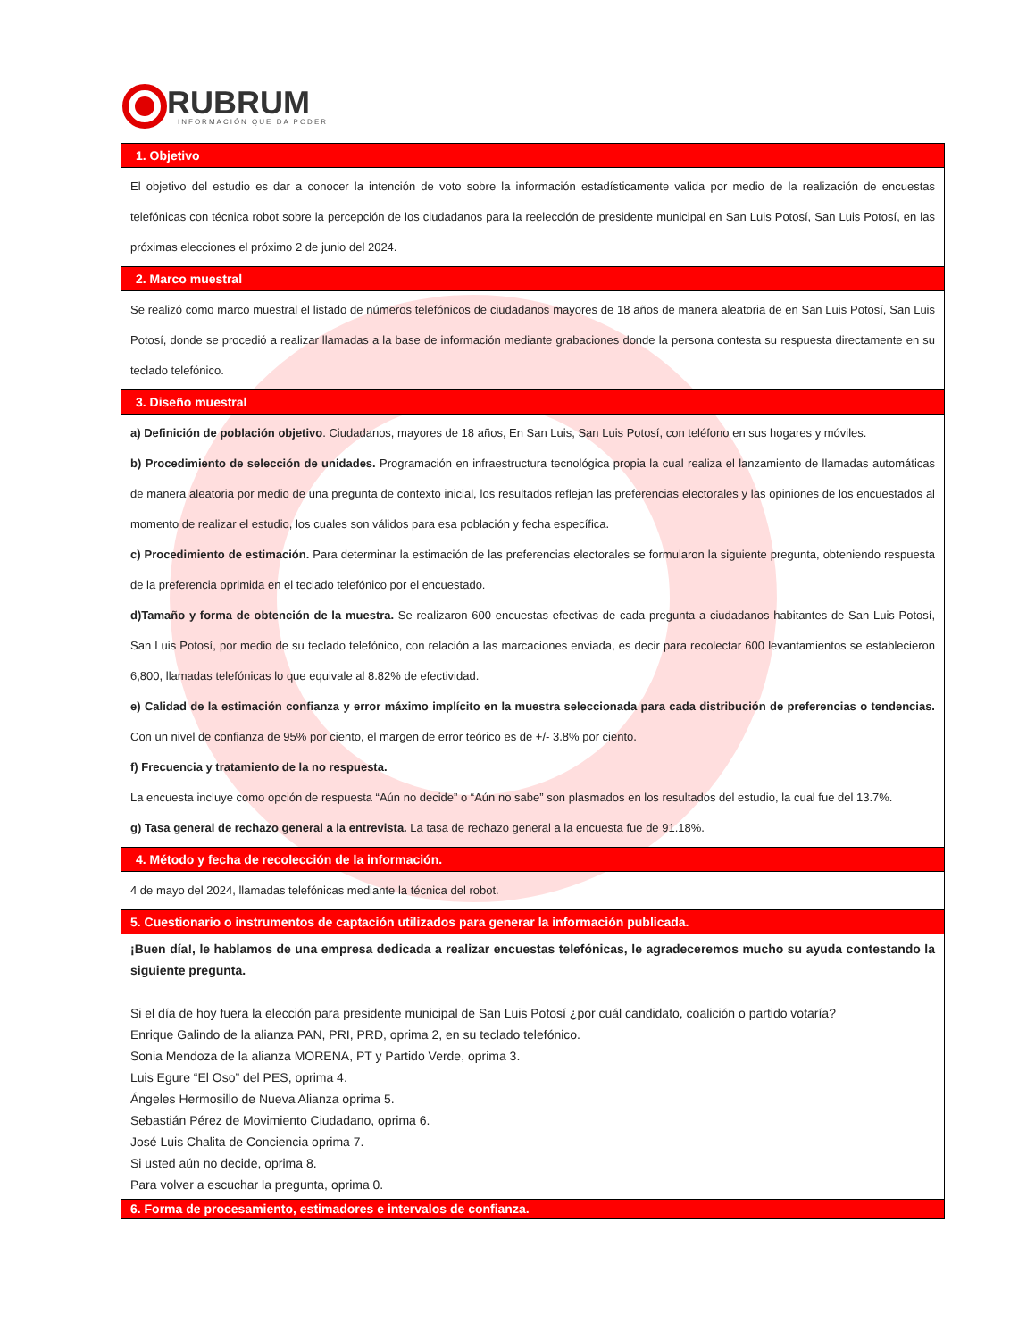RUBRUM
INFORMACIÓN QUE DA PODER
| 1. Objetivo |
| --- |
| El objetivo del estudio es dar a conocer la intención de voto sobre la información estadísticamente valida por medio de la realización de encuestas telefónicas con técnica robot sobre la percepción de los ciudadanos para la reelección de presidente municipal en San Luis Potosí, San Luis Potosí, en las próximas elecciones el próximo 2 de junio del 2024. |
| 2. Marco muestral |
| Se realizó como marco muestral el listado de números telefónicos de ciudadanos mayores de 18 años de manera aleatoria de en San Luis Potosí, San Luis Potosí, donde se procedió a realizar llamadas a la base de información mediante grabaciones donde la persona contesta su respuesta directamente en su teclado telefónico. |
| 3. Diseño muestral |
| a) Definición de población objetivo . Ciudadanos, mayores de 18 años, En San Luis, San Luis Potosí, con teléfono en sus hogares y móviles. b) Procedimiento de selección de unidades. Programación en infraestructura tecnológica propia la cual realiza el lanzamiento de llamadas automáticas de manera aleatoria por medio de una pregunta de contexto inicial, los resultados reflejan las preferencias electorales y las opiniones de los encuestados al momento de realizar el estudio, los cuales son válidos para esa población y fecha específica. c) Procedimiento de estimación. Para determinar la estimación de las preferencias electorales se formularon la siguiente pregunta, obteniendo respuesta de la preferencia oprimida en el teclado telefónico por el encuestado. d)Tamaño y forma de obtención de la muestra. Se realizaron 600 encuestas efectivas de cada pregunta a ciudadanos habitantes de San Luis Potosí, San Luis Potosí, por medio de su teclado telefónico, con relación a las marcaciones enviada, es decir para recolectar 600 levantamientos se establecieron 6,800, llamadas telefónicas lo que equivale al 8.82% de efectividad. e) Calidad de la estimación confianza y error máximo implícito en la muestra seleccionada para cada distribución de preferencias o tendencias. Con un nivel de confianza de 95% por ciento, el margen de error teórico es de +/- 3.8% por ciento. f) Frecuencia y tratamiento de la no respuesta. La encuesta incluye como opción de respuesta “Aún no decide” o “Aún no sabe” son plasmados en los resultados del estudio, la cual fue del 13.7%. g) Tasa general de rechazo general a la entrevista. La tasa de rechazo general a la encuesta fue de 91.18%. |
| 4. Método y fecha de recolección de la información. |
| 4 de mayo del 2024, llamadas telefónicas mediante la técnica del robot. |
| 5. Cuestionario o instrumentos de captación utilizados para generar la información publicada. |
| ¡Buen día!, le hablamos de una empresa dedicada a realizar encuestas telefónicas, le agradeceremos mucho su ayuda contestando la siguiente pregunta. Si el día de hoy fuera la elección para presidente municipal de San Luis Potosí ¿por cuál candidato, coalición o partido votaría? Enrique Galindo de la alianza PAN, PRI, PRD, oprima 2, en su teclado telefónico. Sonia Mendoza de la alianza MORENA, PT y Partido Verde, oprima 3. Luis Egure “El Oso” del PES, oprima 4. Ángeles Hermosillo de Nueva Alianza oprima 5. Sebastián Pérez de Movimiento Ciudadano, oprima 6. José Luis Chalita de Conciencia oprima 7. Si usted aún no decide, oprima 8. Para volver a escuchar la pregunta, oprima 0. |
| 6. Forma de procesamiento, estimadores e intervalos de confianza. |